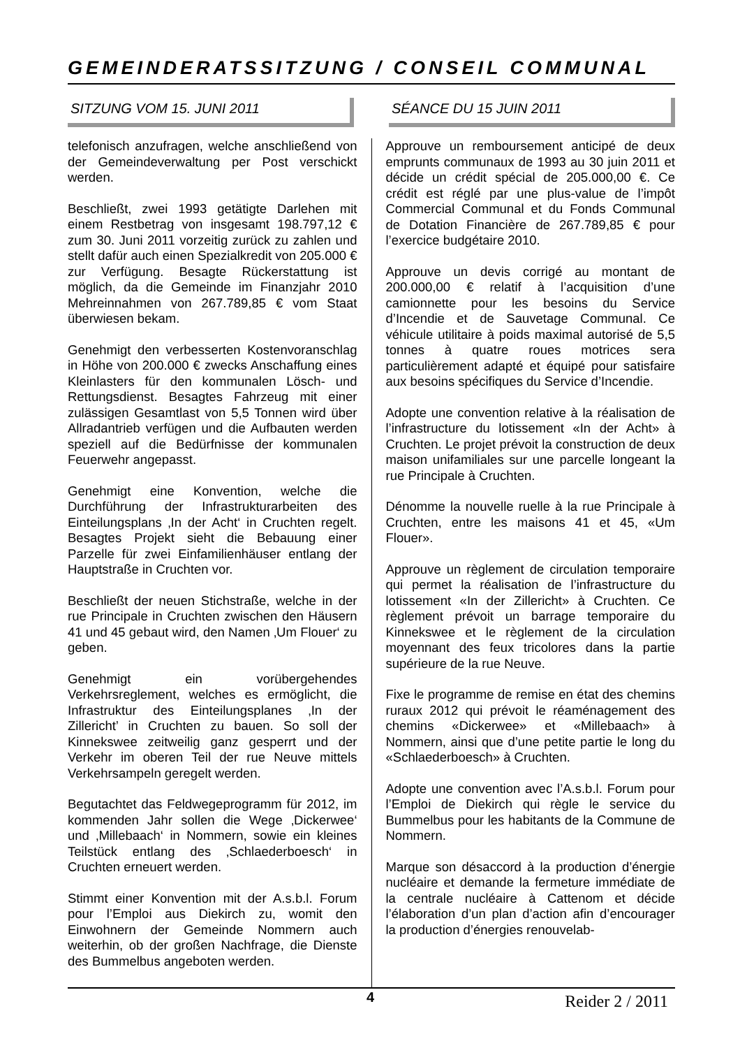GEMEINDERATSSITZUNG / CONSEIL COMMUNAL
SITZUNG VOM 15. JUNI 2011 SÉANCE DU 15 JUIN 2011
telefonisch anzufragen, welche anschließend von der Gemeindeverwaltung per Post verschickt werden.
Beschließt, zwei 1993 getätigte Darlehen mit einem Restbetrag von insgesamt 198.797,12 € zum 30. Juni 2011 vorzeitig zurück zu zahlen und stellt dafür auch einen Spezialkredit von 205.000 € zur Verfügung. Besagte Rückerstattung ist möglich, da die Gemeinde im Finanzjahr 2010 Mehreinnahmen von 267.789,85 € vom Staat überwiesen bekam.
Genehmigt den verbesserten Kostenvoranschlag in Höhe von 200.000 € zwecks Anschaffung eines Kleinlasters für den kommunalen Lösch- und Rettungsdienst. Besagtes Fahrzeug mit einer zulässigen Gesamtlast von 5,5 Tonnen wird über Allradantrieb verfügen und die Aufbauten werden speziell auf die Bedürfnisse der kommunalen Feuerwehr angepasst.
Genehmigt eine Konvention, welche die Durchführung der Infrastrukturarbeiten des Einteilungsplans ‚In der Acht‘ in Cruchten regelt. Besagtes Projekt sieht die Bebauung einer Parzelle für zwei Einfamilienhäuser entlang der Hauptstraße in Cruchten vor.
Beschließt der neuen Stichstraße, welche in der rue Principale in Cruchten zwischen den Häusern 41 und 45 gebaut wird, den Namen ‚Um Flouer‘ zu geben.
Genehmigt ein vorübergehendes Verkehrsreglement, welches es ermöglicht, die Infrastruktur des Einteilungsplanes ‚In der Zillericht’ in Cruchten zu bauen. So soll der Kinnekswee zeitweilig ganz gesperrt und der Verkehr im oberen Teil der rue Neuve mittels Verkehrsampeln geregelt werden.
Begutachtet das Feldwegeprogramm für 2012, im kommenden Jahr sollen die Wege ‚Dickerwee‘ und ‚Millebaach‘ in Nommern, sowie ein kleines Teilstück entlang des ‚Schlaederboesch‘ in Cruchten erneuert werden.
Stimmt einer Konvention mit der A.s.b.l. Forum pour l’Emploi aus Diekirch zu, womit den Einwohnern der Gemeinde Nommern auch weiterhin, ob der großen Nachfrage, die Dienste des Bummelbus angeboten werden.
Approuve un remboursement anticipé de deux emprunts communaux de 1993 au 30 juin 2011 et décide un crédit spécial de 205.000,00 €. Ce crédit est réglé par une plus-value de l’impôt Commercial Communal et du Fonds Communal de Dotation Financière de 267.789,85 € pour l’exercice budgétaire 2010.
Approuve un devis corrigé au montant de 200.000,00 € relatif à l’acquisition d’une camionnette pour les besoins du Service d’Incendie et de Sauvetage Communal. Ce véhicule utilitaire à poids maximal autorisé de 5,5 tonnes à quatre roues motrices sera particulièrement adapté et équipé pour satisfaire aux besoins spécifiques du Service d’Incendie.
Adopte une convention relative à la réalisation de l’infrastructure du lotissement «In der Acht» à Cruchten. Le projet prévoit la construction de deux maison unifamiliales sur une parcelle longeant la rue Principale à Cruchten.
Dénomme la nouvelle ruelle à la rue Principale à Cruchten, entre les maisons 41 et 45, «Um Flouer».
Approuve un règlement de circulation temporaire qui permet la réalisation de l’infrastructure du lotissement «In der Zillericht» à Cruchten. Ce règlement prévoit un barrage temporaire du Kinnekswee et le règlement de la circulation moyennant des feux tricolores dans la partie supérieure de la rue Neuve.
Fixe le programme de remise en état des chemins ruraux 2012 qui prévoit le réaménagement des chemins «Dickerwee» et «Millebaach» à Nommern, ainsi que d’une petite partie le long du «Schlaederboesch» à Cruchten.
Adopte une convention avec l’A.s.b.l. Forum pour l’Emploi de Diekirch qui règle le service du Bummelbus pour les habitants de la Commune de Nommern.
Marque son désaccord à la production d’énergie nucléaire et demande la fermeture immédiate de la centrale nucléaire à Cattenom et décide l’élaboration d’un plan d’action afin d’encourager la production d’énergies renouvelab-
4 Reider 2 / 2011